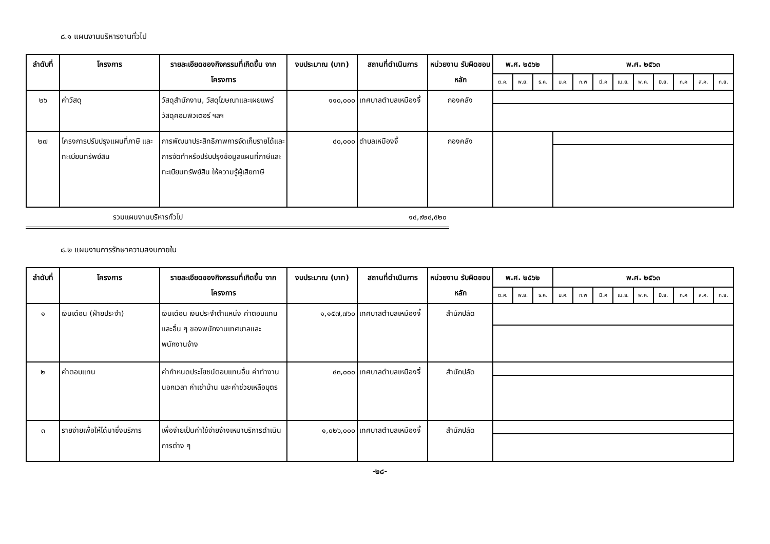๘.๑ แผนงานบริหารงานทั่วไป
| ลำดับที่ | โครงการ | รายละเอียดของกิจกรรมที่เกิดขึ้น จากโครงการ | งบประมาณ (บาท) | สถานที่ดำเนินการ | หน่วยงาน รับผิดชอบหลัก | พ.ศ. ๒๕๖๒ | | | พ.ศ. ๒๕๖๓ | | | | | | | | |
| --- | --- | --- | --- | --- | --- | --- | --- | --- | --- | --- | --- | --- | --- | --- | --- | --- | --- |
| | | | | | | ต.ค. | พ.ย. | ธ.ค. | ม.ค. | ก.พ | มี.ค | เม.ย. | พ.ค. | มิ.ย. | ก.ค | ส.ค. | ก.ย. |
| ๒๖ | ค่าวัสดุ | วัสดุสำนักงาน, วัสดุโฆษณาและเผยแพร่ วัสดุคอมพิวเตอร์ ฯลฯ | ๑๑๐,๐๐๐ | เทศบาลตำบลเหมืองจี้ | กองคลัง | | | | | | | | | | | | |
| ๒๗ | โครงการปรับปรุงแผนที่ภาษี และทะเบียนทรัพย์สิน | การพัฒนาประสิทธิภาพการจัดเก็บรายได้และการจัดทำหรือปรับปรุงข้อมูลแผนที่ภาษีและทะเบียนทรัพย์สิน ให้ความรู้ผู้เสียภาษี | ๔๐,๐๐๐ | ตำบลเหมืองจี้ | กองคลัง | | | | | | | | | | | | |
รวมแผนงานบริหารทั่วไป ๑๔,๙๒๔,๕๒๐
๘.๒ แผนงานการรักษาความสงบภายใน
| ลำดับที่ | โครงการ | รายละเอียดของกิจกรรมที่เกิดขึ้น จากโครงการ | งบประมาณ (บาท) | สถานที่ดำเนินการ | หน่วยงาน รับผิดชอบหลัก | พ.ศ. ๒๕๖๒ | | | พ.ศ. ๒๕๖๓ | | | | | | | | |
| --- | --- | --- | --- | --- | --- | --- | --- | --- | --- | --- | --- | --- | --- | --- | --- | --- | --- |
| | | | | | | ต.ค. | พ.ย. | ธ.ค. | ม.ค. | ก.พ | มี.ค | เม.ย. | พ.ค. | มิ.ย. | ก.ค | ส.ค. | ก.ย. |
| ๑ | เงินเดือน (ฝ่ายประจำ) | เงินเดือน เงินประจำตำแหน่ง ค่าตอบแทน และอื่น ๆ ของพนักงานเทศบาลและพนักงานจ้าง | ๑,๑๕๗,๗๖๐ | เทศบาลตำบลเหมืองจี้ | สำนักปลัด | | | | | | | | | | | | |
| ๒ | ค่าตอบแทน | ค่ากำหนดประโยชน์ตอบแทนอื่น ค่าทำงานนอกเวลา ค่าเช่าบ้าน และค่าช่วยเหลือบุตร | ๔๓,๐๐๐ | เทศบาลตำบลเหมืองจี้ | สำนักปลัด | | | | | | | | | | | | |
| ๓ | รายจ่ายเพื่อให้ได้มาซึ่งบริการ | เพื่อจ่ายเป็นค่าใช้จ่ายจ้างเหมาบริการดำเนินการต่าง ๆ | ๑,๐๒๖,๐๐๐ | เทศบาลตำบลเหมืองจี้ | สำนักปลัด | | | | | | | | | | | | |
-๒๘-